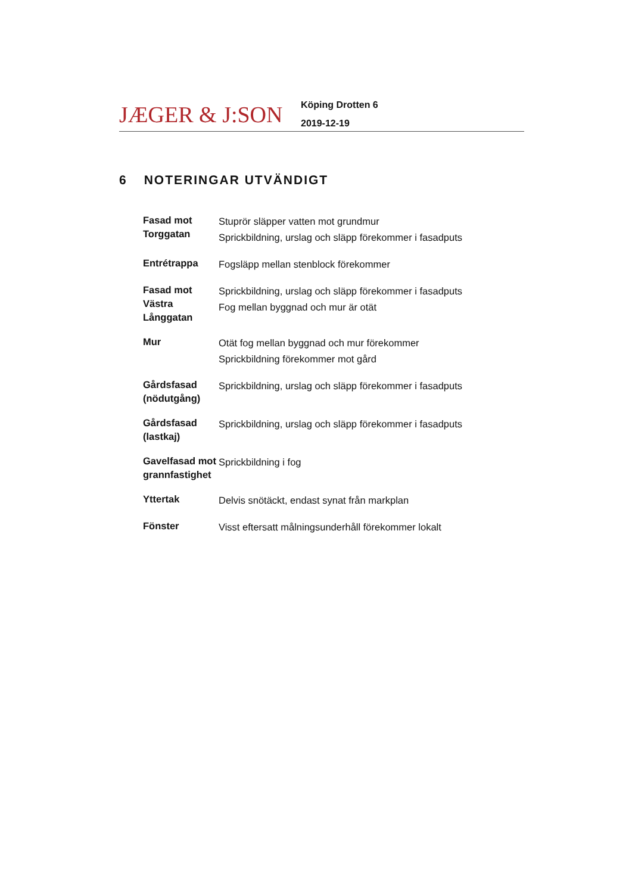JÆGER & J:SON
Köping Drotten 6
2019-12-19
6 NOTERINGAR UTVÄNDIGT
| Fasad mot Torggatan | Stuprör släpper vatten mot grundmur Sprickbildning, urslag och släpp förekommer i fasadputs |
| Entrétrappa | Fogsläpp mellan stenblock förekommer |
| Fasad mot Västra Långgatan | Sprickbildning, urslag och släpp förekommer i fasadputs Fog mellan byggnad och mur är otät |
| Mur | Otät fog mellan byggnad och mur förekommer Sprickbildning förekommer mot gård |
| Gårdsfasad (nödutgång) | Sprickbildning, urslag och släpp förekommer i fasadputs |
| Gårdsfasad (lastkaj) | Sprickbildning, urslag och släpp förekommer i fasadputs |
| Gavelfasad mot grannfastighet | Sprickbildning i fog |
| Yttertak | Delvis snötäckt, endast synat från markplan |
| Fönster | Visst eftersatt målningsunderhåll förekommer lokalt |